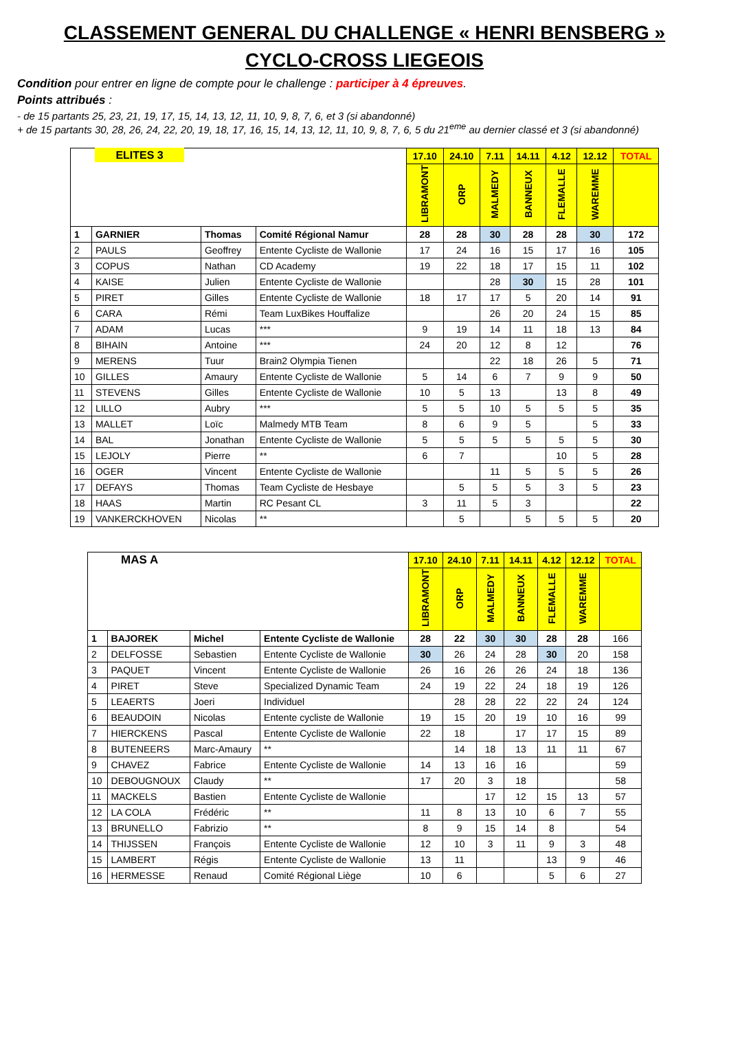CLASSEMENT GENERAL DU CHALLENGE « HENRI BENSBERG »
CYCLO-CROSS LIEGEOIS
Condition pour entrer en ligne de compte pour le challenge : participer à 4 épreuves.
Points attribués :
- de 15 partants 25, 23, 21, 19, 17, 15, 14, 13, 12, 11, 10, 9, 8, 7, 6, et 3 (si abandonné)
+ de 15 partants 30, 28, 26, 24, 22, 20, 19, 18, 17, 16, 15, 14, 13, 12, 11, 10, 9, 8, 7, 6, 5 du 21<sup>eme</sup> au dernier classé et 3 (si abandonné)
| | ELITES 3 | | | 17.10 | 24.10 | 7.11 | 14.11 | 4.12 | 12.12 | TOTAL |
| | | | | LIBRAMONT | ORP | MALMEDY | BANNEUX | FLEMALLE | WAREMME | |
| 1 | GARNIER | Thomas | Comité Régional Namur | 28 | 28 | 30 | 28 | 28 | 30 | 172 |
| 2 | PAULS | Geoffrey | Entente Cycliste de Wallonie | 17 | 24 | 16 | 15 | 17 | 16 | 105 |
| 3 | COPUS | Nathan | CD Academy | 19 | 22 | 18 | 17 | 15 | 11 | 102 |
| 4 | KAISE | Julien | Entente Cycliste de Wallonie | | | 28 | 30 | 15 | 28 | 101 |
| 5 | PIRET | Gilles | Entente Cycliste de Wallonie | 18 | 17 | 17 | 5 | 20 | 14 | 91 |
| 6 | CARA | Rémi | Team LuxBikes Houffalize | | | 26 | 20 | 24 | 15 | 85 |
| 7 | ADAM | Lucas | *** | 9 | 19 | 14 | 11 | 18 | 13 | 84 |
| 8 | BIHAIN | Antoine | *** | 24 | 20 | 12 | 8 | 12 | | 76 |
| 9 | MERENS | Tuur | Brain2 Olympia Tienen | | | 22 | 18 | 26 | 5 | 71 |
| 10 | GILLES | Amaury | Entente Cycliste de Wallonie | 5 | 14 | 6 | 7 | 9 | 9 | 50 |
| 11 | STEVENS | Gilles | Entente Cycliste de Wallonie | 10 | 5 | 13 | | 13 | 8 | 49 |
| 12 | LILLO | Aubry | *** | 5 | 5 | 10 | 5 | 5 | 5 | 35 |
| 13 | MALLET | Loïc | Malmedy MTB Team | 8 | 6 | 9 | 5 | | 5 | 33 |
| 14 | BAL | Jonathan | Entente Cycliste de Wallonie | 5 | 5 | 5 | 5 | 5 | 5 | 30 |
| 15 | LEJOLY | Pierre | ** | 6 | 7 | | | 10 | 5 | 28 |
| 16 | OGER | Vincent | Entente Cycliste de Wallonie | | | 11 | 5 | 5 | 5 | 26 |
| 17 | DEFAYS | Thomas | Team Cycliste de Hesbaye | | 5 | 5 | 5 | 3 | 5 | 23 |
| 18 | HAAS | Martin | RC Pesant CL | 3 | 11 | 5 | 3 | | | 22 |
| 19 | VANKERCKHOVEN | Nicolas | ** | | 5 | | 5 | 5 | 5 | 20 |
| | MAS A | | | 17.10 | 24.10 | 7.11 | 14.11 | 4.12 | 12.12 | TOTAL |
| | | | | LIBRAMONT | ORP | MALMEDY | BANNEUX | FLEMALLE | WAREMME | |
| 1 | BAJOREK | Michel | Entente Cycliste de Wallonie | 28 | 22 | 30 | 30 | 28 | 28 | 166 |
| 2 | DELFOSSE | Sebastien | Entente Cycliste de Wallonie | 30 | 26 | 24 | 28 | 30 | 20 | 158 |
| 3 | PAQUET | Vincent | Entente Cycliste de Wallonie | 26 | 16 | 26 | 26 | 24 | 18 | 136 |
| 4 | PIRET | Steve | Specialized Dynamic Team | 24 | 19 | 22 | 24 | 18 | 19 | 126 |
| 5 | LEAERTS | Joeri | Individuel | | 28 | 28 | 22 | 22 | 24 | 124 |
| 6 | BEAUDOIN | Nicolas | Entente cycliste de Wallonie | 19 | 15 | 20 | 19 | 10 | 16 | 99 |
| 7 | HIERCKENS | Pascal | Entente Cycliste de Wallonie | 22 | 18 | | 17 | 17 | 15 | 89 |
| 8 | BUTENEERS | Marc-Amaury | ** | | 14 | 18 | 13 | 11 | 11 | 67 |
| 9 | CHAVEZ | Fabrice | Entente Cycliste de Wallonie | 14 | 13 | 16 | 16 | | | 59 |
| 10 | DEBOUGNOUX | Claudy | ** | 17 | 20 | 3 | 18 | | | 58 |
| 11 | MACKELS | Bastien | Entente Cycliste de Wallonie | | | 17 | 12 | 15 | 13 | 57 |
| 12 | LA COLA | Frédéric | ** | 11 | 8 | 13 | 10 | 6 | 7 | 55 |
| 13 | BRUNELLO | Fabrizio | ** | 8 | 9 | 15 | 14 | 8 | | 54 |
| 14 | THIJSSEN | François | Entente Cycliste de Wallonie | 12 | 10 | 3 | 11 | 9 | 3 | 48 |
| 15 | LAMBERT | Régis | Entente Cycliste de Wallonie | 13 | 11 | | | 13 | 9 | 46 |
| 16 | HERMESSE | Renaud | Comité Régional Liège | 10 | 6 | | | 5 | 6 | 27 |